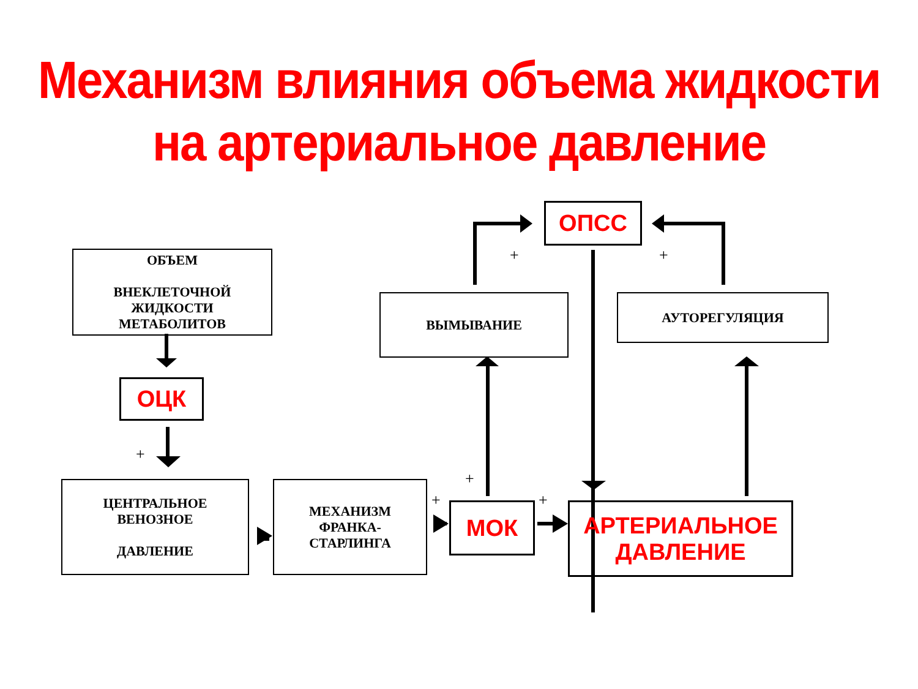Механизм влияния объема жидкости
на артериальное давление
+
+
+
+
+
+
ОБЪЕМ
ВНЕКЛЕТОЧНОЙ
ЖИДКОСТИ
МЕТАБОЛИТОВ
ОЦК
ЦЕНТРАЛЬНОЕ
ВЕНОЗНОЕ
ДАВЛЕНИЕ
МЕХАНИЗМ
ФРАНКА-
СТАРЛИНГА
МОК
АРТЕРИАЛЬНОЕ
ДАВЛЕНИЕ
ВЫМЫВАНИЕ АУТОРЕГУЛЯЦИЯ
ОПСС